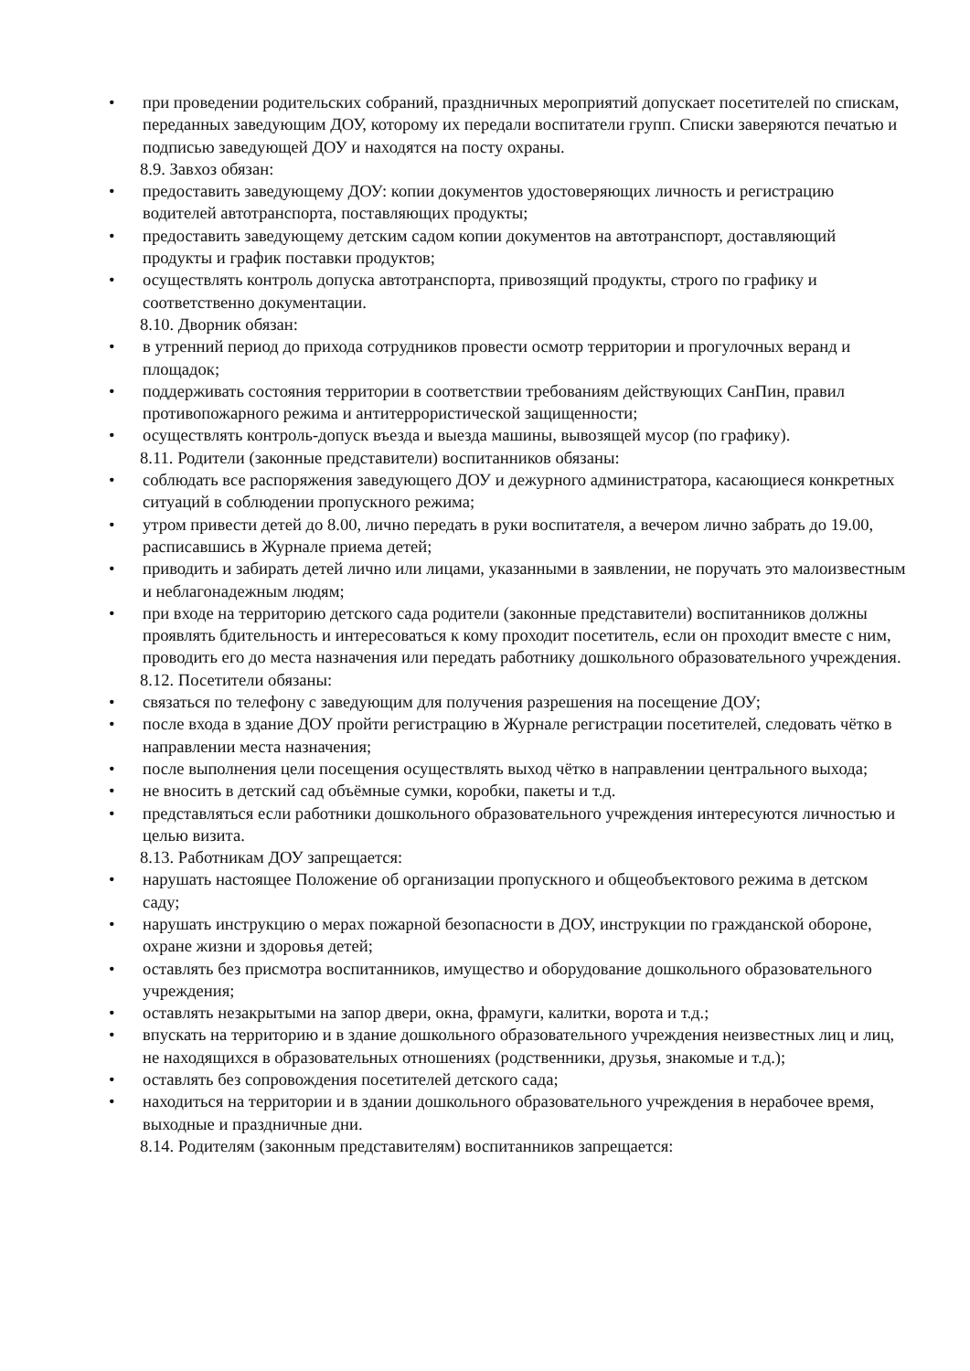• при проведении родительских собраний, праздничных мероприятий допускает посетителей по спискам, переданных заведующим ДОУ, которому их передали воспитатели групп. Списки заверяются печатью и подписью заведующей ДОУ и находятся на посту охраны.
8.9. Завхоз обязан:
• предоставить заведующему ДОУ: копии документов удостоверяющих личность и регистрацию водителей автотранспорта, поставляющих продукты;
• предоставить заведующему детским садом копии документов на автотранспорт, доставляющий продукты и график поставки продуктов;
• осуществлять контроль допуска автотранспорта, привозящий продукты, строго по графику и соответственно документации.
8.10. Дворник обязан:
• в утренний период до прихода сотрудников провести осмотр территории и прогулочных веранд и площадок;
• поддерживать состояния территории в соответствии требованиям действующих СанПин, правил противопожарного режима и антитеррористической защищенности;
• осуществлять контроль-допуск въезда и выезда машины, вывозящей мусор (по графику).
8.11. Родители (законные представители) воспитанников обязаны:
• соблюдать все распоряжения заведующего ДОУ и дежурного администратора, касающиеся конкретных ситуаций в соблюдении пропускного режима;
• утром привести детей до 8.00, лично передать в руки воспитателя, а вечером лично забрать до 19.00, расписавшись в Журнале приема детей;
• приводить и забирать детей лично или лицами, указанными в заявлении, не поручать это малоизвестным и неблагонадежным людям;
• при входе на территорию детского сада родители (законные представители) воспитанников должны проявлять бдительность и интересоваться к кому проходит посетитель, если он проходит вместе с ним, проводить его до места назначения или передать работнику дошкольного образовательного учреждения.
8.12. Посетители обязаны:
• связаться по телефону с заведующим для получения разрешения на посещение ДОУ;
• после входа в здание ДОУ пройти регистрацию в Журнале регистрации посетителей, следовать чётко в направлении места назначения;
• после выполнения цели посещения осуществлять выход чётко в направлении центрального выхода;
• не вносить в детский сад объёмные сумки, коробки, пакеты и т.д.
• представляться если работники дошкольного образовательного учреждения интересуются личностью и целью визита.
8.13. Работникам ДОУ запрещается:
• нарушать настоящее Положение об организации пропускного и общеобъектового режима в детском саду;
• нарушать инструкцию о мерах пожарной безопасности в ДОУ, инструкции по гражданской обороне, охране жизни и здоровья детей;
• оставлять без присмотра воспитанников, имущество и оборудование дошкольного образовательного учреждения;
• оставлять незакрытыми на запор двери, окна, фрамуги, калитки, ворота и т.д.;
• впускать на территорию и в здание дошкольного образовательного учреждения неизвестных лиц и лиц, не находящихся в образовательных отношениях (родственники, друзья, знакомые и т.д.);
• оставлять без сопровождения посетителей детского сада;
• находиться на территории и в здании дошкольного образовательного учреждения в нерабочее время, выходные и праздничные дни.
8.14. Родителям (законным представителям) воспитанников запрещается: